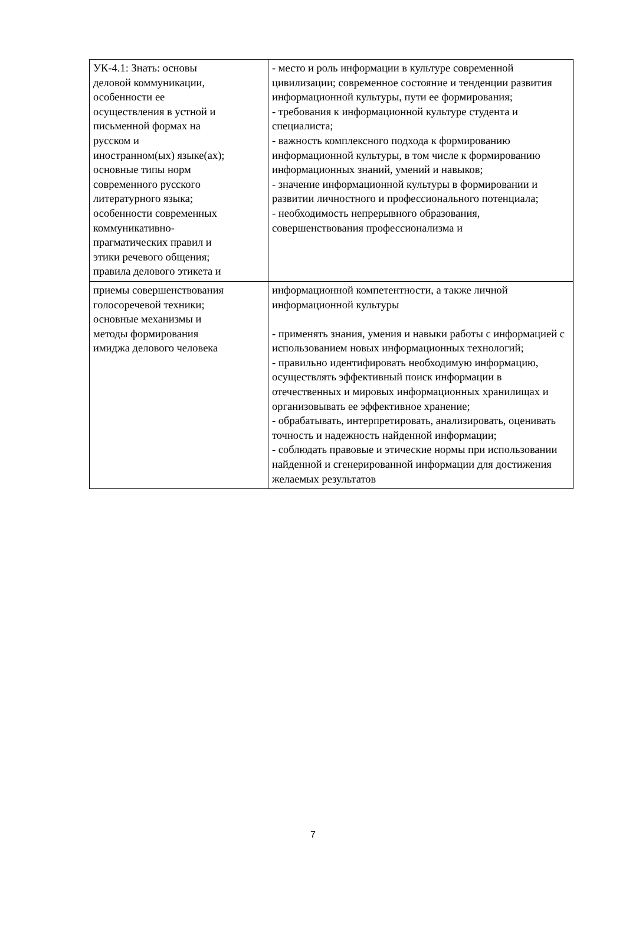| УК-4.1: Знать: основы деловой коммуникации, особенности ее осуществления в устной и письменной формах на русском и иностранном(ых) языке(ах); основные типы норм современного русского литературного языка; особенности современных коммуникативно- прагматических правил и этики речевого общения; правила делового этикета и | - место и роль информации в культуре современной цивилизации; современное состояние и тенденции развития информационной культуры, пути ее формирования; - требования к информационной культуре студента и специалиста; - важность комплексного подхода к формированию информационной культуры, в том числе к формированию информационных знаний, умений и навыков; - значение информационной культуры в формировании и развитии личностного и профессионального потенциала; - необходимость непрерывного образования, совершенствования профессионализма и |
| приемы совершенствования голосоречевой техники; основные механизмы и методы формирования имиджа делового человека | информационной компетентности, а также личной информационной культуры - применять знания, умения и навыки работы с информацией с использованием новых информационных технологий; - правильно идентифировать необходимую информацию, осуществлять эффективный поиск информации в отечественных и мировых информационных хранилищах и организовывать ее эффективное хранение; - обрабатывать, интерпретировать, анализировать, оценивать точность и надежность найденной информации; - соблюдать правовые и этические нормы при использовании найденной и сгенерированной информации для достижения желаемых результатов |
7